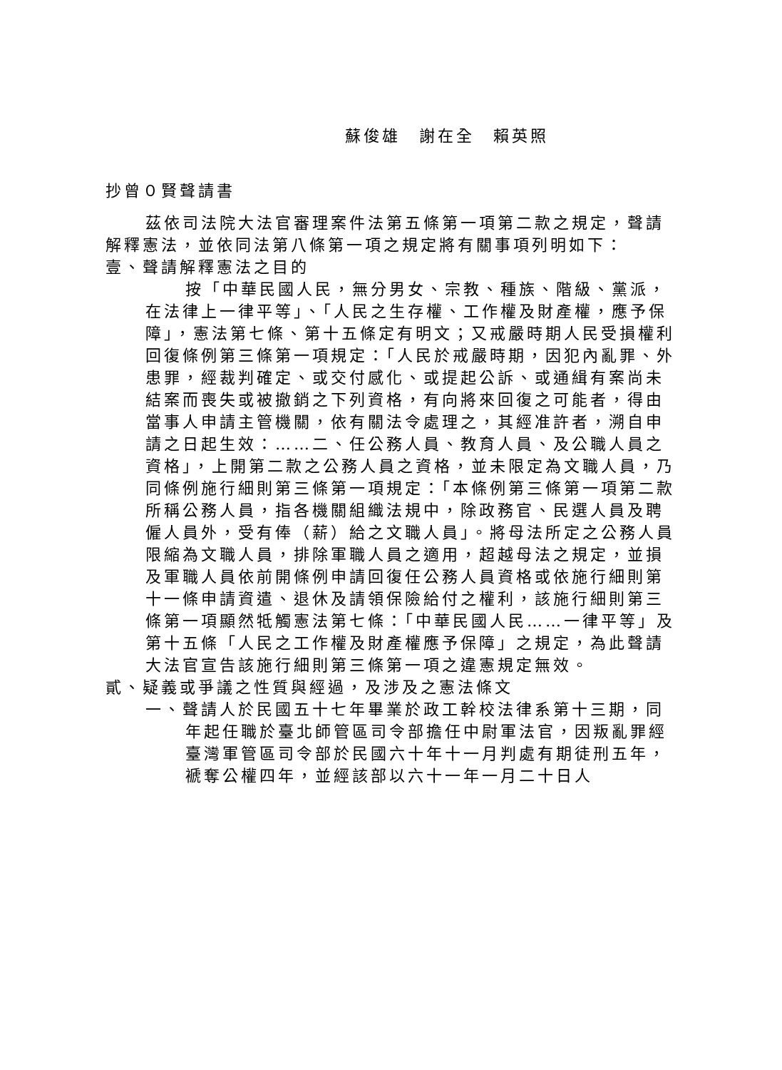蘇俊雄　謝在全　賴英照
抄曾０賢聲請書
茲依司法院大法官審理案件法第五條第一項第二款之規定，聲請解釋憲法，並依同法第八條第一項之規定將有關事項列明如下：
壹、聲請解釋憲法之目的
按「中華民國人民，無分男女、宗教、種族、階級、黨派，在法律上一律平等」、「人民之生存權、工作權及財產權，應予保障」，憲法第七條、第十五條定有明文；又戒嚴時期人民受損權利回復條例第三條第一項規定：「人民於戒嚴時期，因犯內亂罪、外患罪，經裁判確定、或交付感化、或提起公訴、或通緝有案尚未結案而喪失或被撤銷之下列資格，有向將來回復之可能者，得由當事人申請主管機關，依有關法令處理之，其經准許者，溯自申請之日起生效：……二、任公務人員、教育人員、及公職人員之資格」，上開第二款之公務人員之資格，並未限定為文職人員，乃同條例施行細則第三條第一項規定：「本條例第三條第一項第二款所稱公務人員，指各機關組織法規中，除政務官、民選人員及聘僱人員外，受有俸（薪）給之文職人員」。將母法所定之公務人員限縮為文職人員，排除軍職人員之適用，超越母法之規定，並損及軍職人員依前開條例申請回復任公務人員資格或依施行細則第十一條申請資遣、退休及請領保險給付之權利，該施行細則第三條第一項顯然牴觸憲法第七條：「中華民國人民……一律平等」及第十五條「人民之工作權及財產權應予保障」之規定，為此聲請大法官宣告該施行細則第三條第一項之違憲規定無效。
貳、疑義或爭議之性質與經過，及涉及之憲法條文
一、聲請人於民國五十七年畢業於政工幹校法律系第十三期，同年起任職於臺北師管區司令部擔任中尉軍法官，因叛亂罪經臺灣軍管區司令部於民國六十年十一月判處有期徒刑五年，褫奪公權四年，並經該部以六十一年一月二十日人